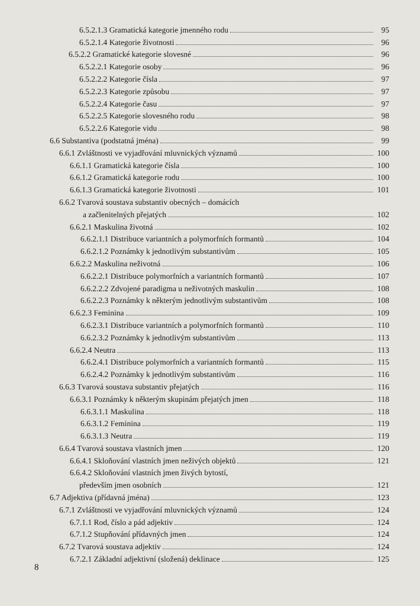6.5.2.1.3 Gramatická kategorie jmenného rodu 95
6.5.2.1.4 Kategorie životnosti 96
6.5.2.2 Gramatické kategorie slovesné 96
6.5.2.2.1 Kategorie osoby 96
6.5.2.2.2 Kategorie čísla 97
6.5.2.2.3 Kategorie způsobu 97
6.5.2.2.4 Kategorie času 97
6.5.2.2.5 Kategorie slovesného rodu 98
6.5.2.2.6 Kategorie vidu 98
6.6 Substantiva (podstatná jména) 99
6.6.1 Zvláštnosti ve vyjadřování mluvnických významů 100
6.6.1.1 Gramatická kategorie čísla 100
6.6.1.2 Gramatická kategorie rodu 100
6.6.1.3 Gramatická kategorie životnosti 101
6.6.2 Tvarová soustava substantiv obecných – domácích
a začlenitelných přejatých 102
6.6.2.1 Maskulina životná 102
6.6.2.1.1 Distribuce variantních a polymorfních formantů 104
6.6.2.1.2 Poznámky k jednotlivým substantivům 105
6.6.2.2 Maskulina neživotná 106
6.6.2.2.1 Distribuce polymorfních a variantních formantů 107
6.6.2.2.2 Zdvojené paradigma u neživotných maskulin 108
6.6.2.2.3 Poznámky k některým jednotlivým substantivům 108
6.6.2.3 Feminina 109
6.6.2.3.1 Distribuce variantních a polymorfních formantů 110
6.6.2.3.2 Poznámky k jednotlivým substantivům 113
6.6.2.4 Neutra 113
6.6.2.4.1 Distribuce polymorfních a variantních formantů 115
6.6.2.4.2 Poznámky k jednotlivým substantivům 116
6.6.3 Tvarová soustava substantiv přejatých 116
6.6.3.1 Poznámky k některým skupinám přejatých jmen 118
6.6.3.1.1 Maskulina 118
6.6.3.1.2 Feminina 119
6.6.3.1.3 Neutra 119
6.6.4 Tvarová soustava vlastních jmen 120
6.6.4.1 Skloňování vlastních jmen neživých objektů 121
6.6.4.2 Skloňování vlastních jmen živých bytostí,
především jmen osobních 121
6.7 Adjektiva (přídavná jména) 123
6.7.1 Zvláštnosti ve vyjadřování mluvnických významů 124
6.7.1.1 Rod, číslo a pád adjektiv 124
6.7.1.2 Stupňování přídavných jmen 124
6.7.2 Tvarová soustava adjektiv 124
6.7.2.1 Základní adjektivní (složená) deklinace 125
8